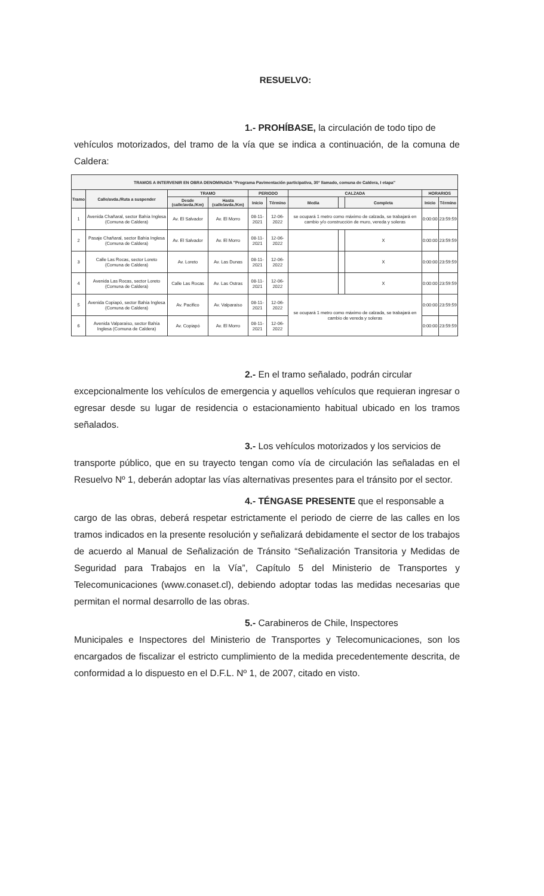RESUELVO:
1.- PROHÍBASE, la circulación de todo tipo de
vehículos motorizados, del tramo de la vía que se indica a continuación, de la comuna de Caldera:
| TRAMOS A INTERVENIR EN OBRA DENOMINADA "Programa Pavimentación participativa, 30° llamado, comuna de Caldera, I etapa" | | | | | | | | | | |
| --- | --- | --- | --- | --- | --- | --- | --- | --- | --- | --- |
| Tramo | Calle/avda./Ruta a suspender | TRAMO | | PERIODO | | CALZADA | | | HORARIOS | |
| | | Desde (calle/avda./Km) | Hasta (calle/avda./Km) | Inicio | Término | Media | | Completa | Inicio | Término |
| 1 | Avenida Chañaral, sector Bahía Inglesa (Comuna de Caldera) | Av. El Salvador | Av. El Morro | 08-11-2021 | 12-06-2022 | se ocupará 1 metro como máximo de calzada, se trabajará en cambio y/o construcción de muro, vereda y soleras | | | 0:00:00 | 23:59:59 |
| 2 | Pasaje Chañaral, sector Bahía Inglesa (Comuna de Caldera) | Av. El Salvador | Av. El Morro | 08-11-2021 | 12-06-2022 | | | X | 0:00:00 | 23:59:59 |
| 3 | Calle Las Rocas, sector Loreto (Comuna de Caldera) | Av. Loreto | Av. Las Dunas | 08-11-2021 | 12-06-2022 | | | X | 0:00:00 | 23:59:59 |
| 4 | Avenida Las Rocas, sector Loreto (Comuna de Caldera) | Calle Las Rocas | Av. Las Ostras | 08-11-2021 | 12-06-2022 | | | X | 0:00:00 | 23:59:59 |
| 5 | Avenida Copiapó, sector Bahía Inglesa (Comuna de Caldera) | Av. Pacifico | Av. Valparaíso | 08-11-2021 | 12-06-2022 | se ocupará 1 metro como máximo de calzada, se trabajará en cambio de vereda y soleras | | | 0:00:00 | 23:59:59 |
| 6 | Avenida Valparaíso, sector Bahía Inglesa (Comuna de Caldera) | Av. Copiapó | Av. El Morro | 08-11-2021 | 12-06-2022 | | | | 0:00:00 | 23:59:59 |
2.- En el tramo señalado, podrán circular
excepcionalmente los vehículos de emergencia y aquellos vehículos que requieran ingresar o egresar desde su lugar de residencia o estacionamiento habitual ubicado en los tramos señalados.
3.- Los vehículos motorizados y los servicios de
transporte público, que en su trayecto tengan como vía de circulación las señaladas en el Resuelvo Nº 1, deberán adoptar las vías alternativas presentes para el tránsito por el sector.
4.- TÉNGASE PRESENTE que el responsable a
cargo de las obras, deberá respetar estrictamente el periodo de cierre de las calles en los tramos indicados en la presente resolución y señalizará debidamente el sector de los trabajos de acuerdo al Manual de Señalización de Tránsito “Señalización Transitoria y Medidas de Seguridad para Trabajos en la Vía”, Capítulo 5 del Ministerio de Transportes y Telecomunicaciones (www.conaset.cl), debiendo adoptar todas las medidas necesarias que permitan el normal desarrollo de las obras.
5.- Carabineros de Chile, Inspectores
Municipales e Inspectores del Ministerio de Transportes y Telecomunicaciones, son los encargados de fiscalizar el estricto cumplimiento de la medida precedentemente descrita, de conformidad a lo dispuesto en el D.F.L. Nº 1, de 2007, citado en visto.